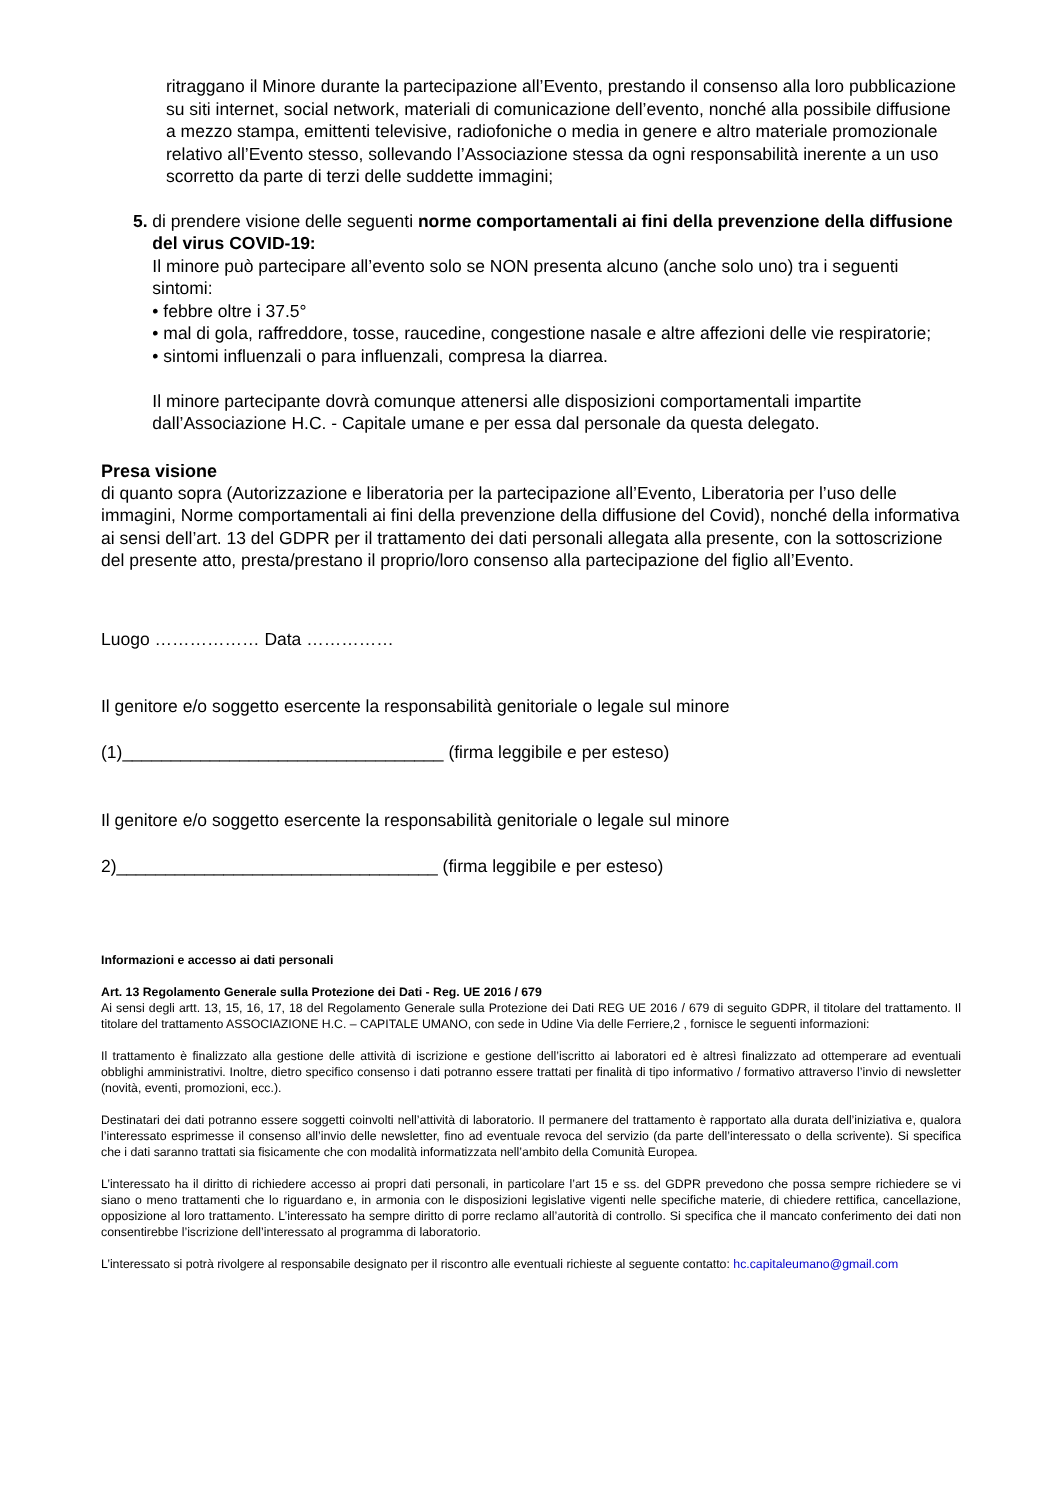ritraggano il Minore durante la partecipazione all’Evento, prestando il consenso alla loro pubblicazione su siti internet, social network, materiali di comunicazione dell’evento, nonché alla possibile diffusione a mezzo stampa, emittenti televisive, radiofoniche o media in genere e altro materiale promozionale relativo all’Evento stesso, sollevando l’Associazione stessa da ogni responsabilità inerente a un uso scorretto da parte di terzi delle suddette immagini;
5. di prendere visione delle seguenti norme comportamentali ai fini della prevenzione della diffusione del virus COVID-19:
Il minore può partecipare all’evento solo se NON presenta alcuno (anche solo uno) tra i seguenti sintomi:
• febbre oltre i 37.5°
• mal di gola, raffreddore, tosse, raucedine, congestione nasale e altre affezioni delle vie respiratorie;
• sintomi influenzali o para influenzali, compresa la diarrea.
Il minore partecipante dovrà comunque attenersi alle disposizioni comportamentali impartite dall’Associazione H.C. - Capitale umane e per essa dal personale da questa delegato.
Presa visione
di quanto sopra (Autorizzazione e liberatoria per la partecipazione all’Evento, Liberatoria per l’uso delle immagini, Norme comportamentali ai fini della prevenzione della diffusione del Covid), nonché della informativa ai sensi dell’art. 13 del GDPR per il trattamento dei dati personali allegata alla presente, con la sottoscrizione del presente atto, presta/prestano il proprio/loro consenso alla partecipazione del figlio all’Evento.
Luogo ……………… Data ……………
Il genitore e/o soggetto esercente la responsabilità genitoriale o legale sul minore
(1)_________________________________ (firma leggibile e per esteso)
Il genitore e/o soggetto esercente la responsabilità genitoriale o legale sul minore
2)_________________________________ (firma leggibile e per esteso)
Informazioni e accesso ai dati personali
Art. 13 Regolamento Generale sulla Protezione dei Dati - Reg. UE 2016 / 679
Ai sensi degli artt. 13, 15, 16, 17, 18 del Regolamento Generale sulla Protezione dei Dati REG UE 2016 / 679 di seguito GDPR, il titolare del trattamento. Il titolare del trattamento ASSOCIAZIONE H.C. – CAPITALE UMANO, con sede in Udine Via delle Ferriere,2 , fornisce le seguenti informazioni:
Il trattamento è finalizzato alla gestione delle attività di iscrizione e gestione dell’iscritto ai laboratori ed è altresì finalizzato ad ottemperare ad eventuali obblighi amministrativi. Inoltre, dietro specifico consenso i dati potranno essere trattati per finalità di tipo informativo / formativo attraverso l’invio di newsletter (novità, eventi, promozioni, ecc.).
Destinatari dei dati potranno essere soggetti coinvolti nell’attività di laboratorio. Il permanere del trattamento è rapportato alla durata dell’iniziativa e, qualora l’interessato esprimesse il consenso all’invio delle newsletter, fino ad eventuale revoca del servizio (da parte dell’interessato o della scrivente). Si specifica che i dati saranno trattati sia fisicamente che con modalità informatizzata nell’ambito della Comunità Europea.
L’interessato ha il diritto di richiedere accesso ai propri dati personali, in particolare l’art 15 e ss. del GDPR prevedono che possa sempre richiedere se vi siano o meno trattamenti che lo riguardano e, in armonia con le disposizioni legislative vigenti nelle specifiche materie, di chiedere rettifica, cancellazione, opposizione al loro trattamento. L’interessato ha sempre diritto di porre reclamo all’autorità di controllo. Si specifica che il mancato conferimento dei dati non consentirebbe l’iscrizione dell’interessato al programma di laboratorio.
L’interessato si potrà rivolgere al responsabile designato per il riscontro alle eventuali richieste al seguente contatto: hc.capitaleumano@gmail.com